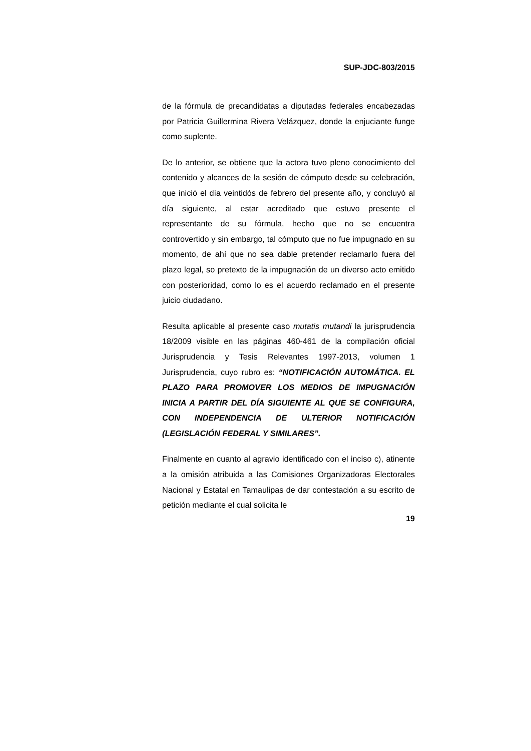SUP-JDC-803/2015
de la fórmula de precandidatas a diputadas federales encabezadas por Patricia Guillermina Rivera Velázquez, donde la enjuciante funge como suplente.
De lo anterior, se obtiene que la actora tuvo pleno conocimiento del contenido y alcances de la sesión de cómputo desde su celebración, que inició el día veintidós de febrero del presente año, y concluyó al día siguiente, al estar acreditado que estuvo presente el representante de su fórmula, hecho que no se encuentra controvertido y sin embargo, tal cómputo que no fue impugnado en su momento, de ahí que no sea dable pretender reclamarlo fuera del plazo legal, so pretexto de la impugnación de un diverso acto emitido con posterioridad, como lo es el acuerdo reclamado en el presente juicio ciudadano.
Resulta aplicable al presente caso mutatis mutandi la jurisprudencia 18/2009 visible en las páginas 460-461 de la compilación oficial Jurisprudencia y Tesis Relevantes 1997-2013, volumen 1 Jurisprudencia, cuyo rubro es: “NOTIFICACIÓN AUTOMÁTICA. EL PLAZO PARA PROMOVER LOS MEDIOS DE IMPUGNACIÓN INICIA A PARTIR DEL DÍA SIGUIENTE AL QUE SE CONFIGURA, CON INDEPENDENCIA DE ULTERIOR NOTIFICACIÓN (LEGISLACIÓN FEDERAL Y SIMILARES”.
Finalmente en cuanto al agravio identificado con el inciso c), atinente a la omisión atribuida a las Comisiones Organizadoras Electorales Nacional y Estatal en Tamaulipas de dar contestación a su escrito de petición mediante el cual solicita le
19